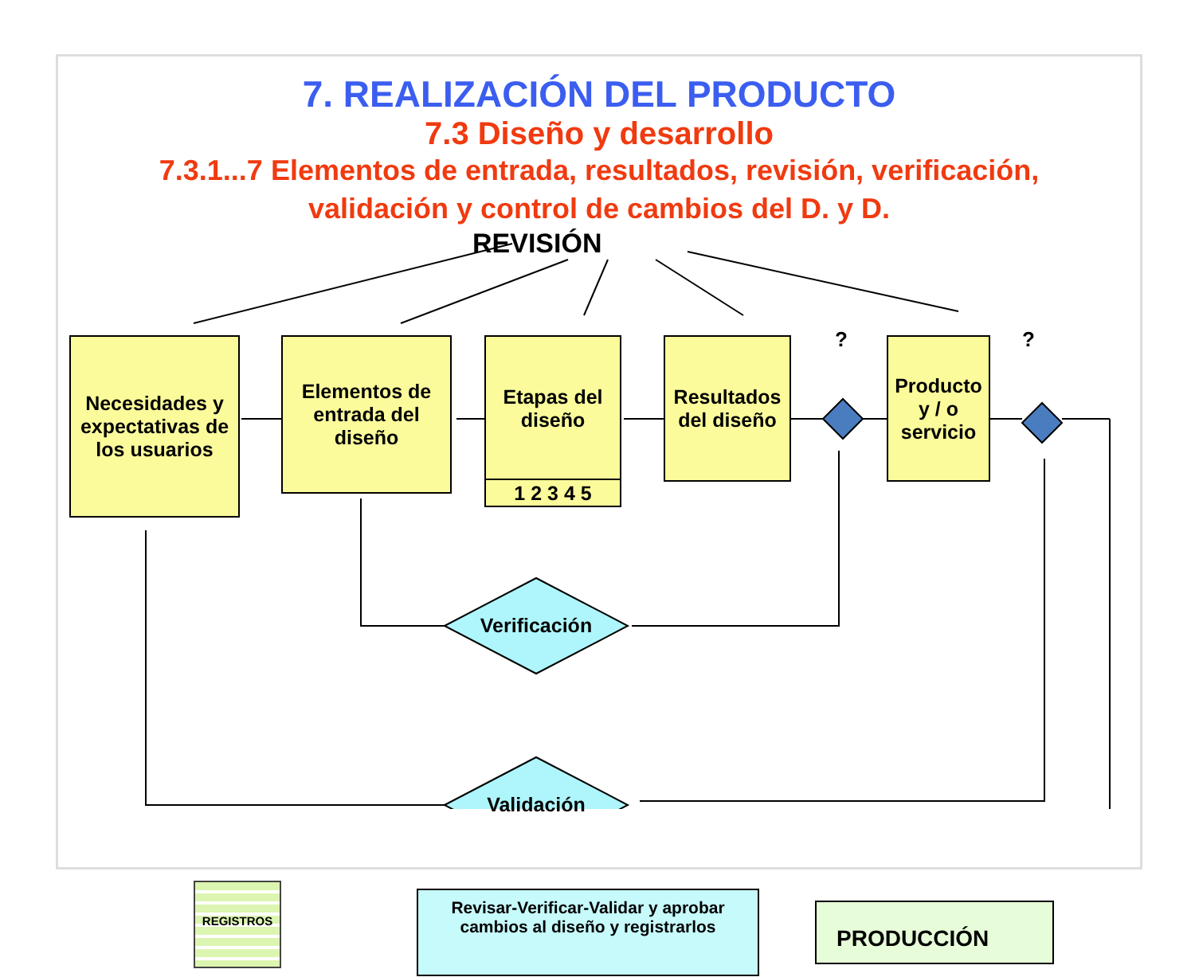7. REALIZACIÓN DEL PRODUCTO
7.3 Diseño y desarrollo
7.3.1...7 Elementos de entrada, resultados, revisión, verificación,
validación y control de cambios del D. y D.
REVISIÓN
Necesidades y expectativas de los usuarios
Elementos de entrada del diseño
Etapas del diseño
1 2 3 4 5
Resultados del diseño
?
Producto y / o servicio
?
Verificación
Validación
REGISTROS
Revisar-Verificar-Validar y aprobar cambios al diseño y registrarlos
PRODUCCIÓN